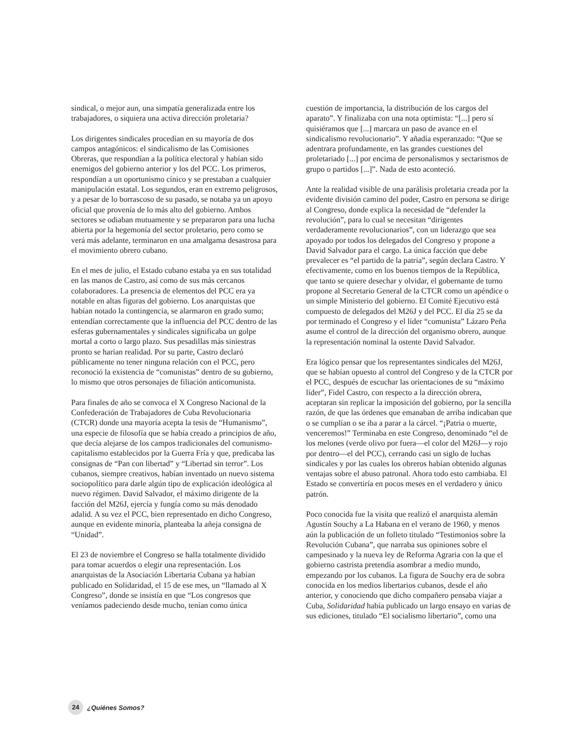sindical, o mejor aun, una simpatía generalizada entre los trabajadores, o siquiera una activa dirección proletaria?
Los dirigentes sindicales procedían en su mayoría de dos campos antagónicos: el sindicalismo de las Comisiones Obreras, que respondían a la política electoral y habían sido enemigos del gobierno anterior y los del PCC. Los primeros, respondían a un oportunismo cínico y se prestaban a cualquier manipulación estatal. Los segundos, eran en extremo peligrosos, y a pesar de lo borrascoso de su pasado, se notaba ya un apoyo oficial que provenía de lo más alto del gobierno. Ambos sectores se odiaban mutuamente y se prepararon para una lucha abierta por la hegemonía del sector proletario, pero como se verá más adelante, terminaron en una amalgama desastrosa para el movimiento obrero cubano.
En el mes de julio, el Estado cubano estaba ya en sus totalidad en las manos de Castro, así como de sus más cercanos colaboradores. La presencia de elementos del PCC era ya notable en altas figuras del gobierno. Los anarquistas que habían notado la contingencia, se alarmaron en grado sumo; entendían correctamente que la influencia del PCC dentro de las esferas gubernamentales y sindicales significaba un golpe mortal a corto o largo plazo. Sus pesadillas más siniestras pronto se harían realidad. Por su parte, Castro declaró públicamente no tener ninguna relación con el PCC, pero reconoció la existencia de “comunistas” dentro de su gobierno, lo mismo que otros personajes de filiación anticomunista.
Para finales de año se convoca el X Congreso Nacional de la Confederación de Trabajadores de Cuba Revolucionaria (CTCR) donde una mayoría acepta la tesis de “Humanismo”, una especie de filosofía que se había creado a principios de año, que decía alejarse de los campos tradicionales del comunismo-capitalismo establecidos por la Guerra Fría y que, predicaba las consignas de “Pan con libertad” y “Libertad sin terror”. Los cubanos, siempre creativos, habían inventado un nuevo sistema sociopolítico para darle algún tipo de explicación ideológica al nuevo régimen. David Salvador, el máximo dirigente de la facción del M26J, ejercía y fungía como su más denodado adalid. A su vez el PCC, bien representado en dicho Congreso, aunque en evidente minoría, planteaba la añeja consigna de “Unidad”.
El 23 de noviembre el Congreso se halla totalmente dividido para tomar acuerdos o elegir una representación. Los anarquistas de la Asociación Libertaria Cubana ya habían publicado en Solidaridad, el 15 de ese mes, un “llamado al X Congreso”, donde se insistía en que “Los congresos que veníamos padeciendo desde mucho, tenían como única
cuestión de importancia, la distribución de los cargos del aparato”. Y finalizaba con una nota optimista: “[...] pero sí quisiéramos que [...] marcara un paso de avance en el sindicalismo revolucionario”. Y añadía esperanzado: “Que se adentrara profundamente, en las grandes cuestiones del proletariado [...] por encima de personalismos y sectarismos de grupo o partidos [...]”. Nada de esto aconteció.
Ante la realidad visible de una parálisis proletaria creada por la evidente división camino del poder, Castro en persona se dirige al Congreso, donde explica la necesidad de “defender la revolución”, para lo cual se necesitan “dirigentes verdaderamente revolucionarios”, con un liderazgo que sea apoyado por todos los delegados del Congreso y propone a David Salvador para el cargo. La única facción que debe prevalecer es “el partido de la patria”, según declara Castro. Y efectivamente, como en los buenos tiempos de la República, que tanto se quiere desechar y olvidar, el gobernante de turno propone al Secretario General de la CTCR como un apéndice o un simple Ministerio del gobierno. El Comité Ejecutivo está compuesto de delegados del M26J y del PCC. El día 25 se da por terminado el Congreso y el líder “comunista” Lázaro Peña asume el control de la dirección del organismo obrero, aunque la representación nominal la ostente David Salvador.
Era lógico pensar que los representantes sindicales del M26J, que se habían opuesto al control del Congreso y de la CTCR por el PCC, después de escuchar las orientaciones de su “máximo líder”, Fidel Castro, con respecto a la dirección obrera, aceptaran sin replicar la imposición del gobierno, por la sencilla razón, de que las órdenes que emanaban de arriba indicaban que o se cumplían o se iba a parar a la cárcel. “¡Patria o muerte, venceremos!” Terminaba en este Congreso, denominado “el de los melones (verde olivo por fuera—el color del M26J—y rojo por dentro—el del PCC), cerrando casi un siglo de luchas sindicales y por las cuales los obreros habían obtenido algunas ventajas sobre el abuso patronal. Ahora todo esto cambiaba. El Estado se convertiría en pocos meses en el verdadero y único patrón.
Poco conocida fue la visita que realizó el anarquista alemán Agustín Souchy a La Habana en el verano de 1960, y menos aún la publicación de un folleto titulado “Testimonios sobre la Revolución Cubana”, que narraba sus opiniones sobre el campesinado y la nueva ley de Reforma Agraria con la que el gobierno castrista pretendía asombrar a medio mundo, empezando por los cubanos. La figura de Souchy era de sobra conocida en los medios libertarios cubanos, desde el año anterior, y conociendo que dicho compañero pensaba viajar a Cuba, Solidaridad había publicado un largo ensayo en varias de sus ediciones, titulado “El socialismo libertario”, como una
24 ¿Quiénes Somos?